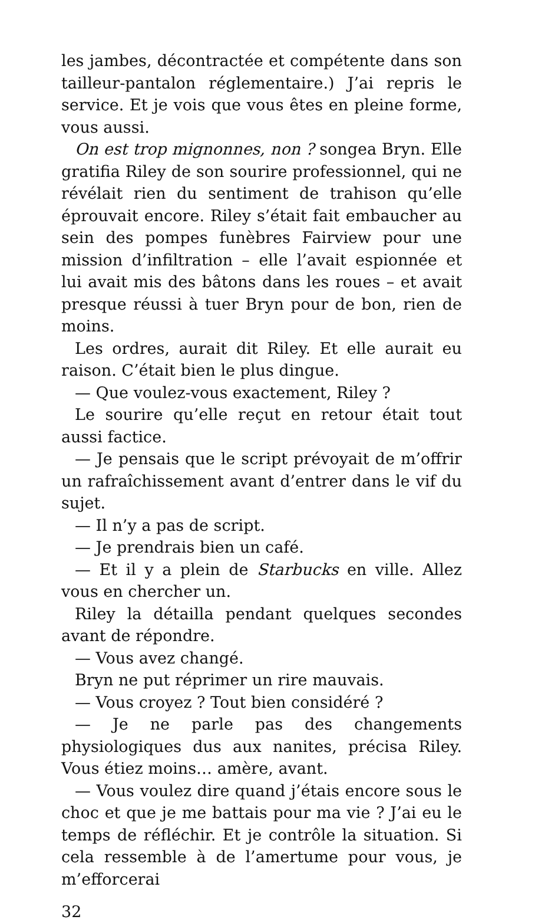les jambes, décontractée et compétente dans son tailleur-pantalon réglementaire.) J’ai repris le service. Et je vois que vous êtes en pleine forme, vous aussi.
On est trop mignonnes, non ? songea Bryn. Elle gratifia Riley de son sourire professionnel, qui ne révélait rien du sentiment de trahison qu’elle éprouvait encore. Riley s’était fait embaucher au sein des pompes funèbres Fairview pour une mission d’infiltration – elle l’avait espionnée et lui avait mis des bâtons dans les roues – et avait presque réussi à tuer Bryn pour de bon, rien de moins.
Les ordres, aurait dit Riley. Et elle aurait eu raison. C’était bien le plus dingue.
— Que voulez-vous exactement, Riley ?
Le sourire qu’elle reçut en retour était tout aussi factice.
— Je pensais que le script prévoyait de m’offrir un rafraîchissement avant d’entrer dans le vif du sujet.
— Il n’y a pas de script.
— Je prendrais bien un café.
— Et il y a plein de Starbucks en ville. Allez vous en chercher un.
Riley la détailla pendant quelques secondes avant de répondre.
— Vous avez changé.
Bryn ne put réprimer un rire mauvais.
— Vous croyez ? Tout bien considéré ?
— Je ne parle pas des changements physiologiques dus aux nanites, précisa Riley. Vous étiez moins… amère, avant.
— Vous voulez dire quand j’étais encore sous le choc et que je me battais pour ma vie ? J’ai eu le temps de réfléchir. Et je contrôle la situation. Si cela ressemble à de l’amertume pour vous, je m’efforcerai
32